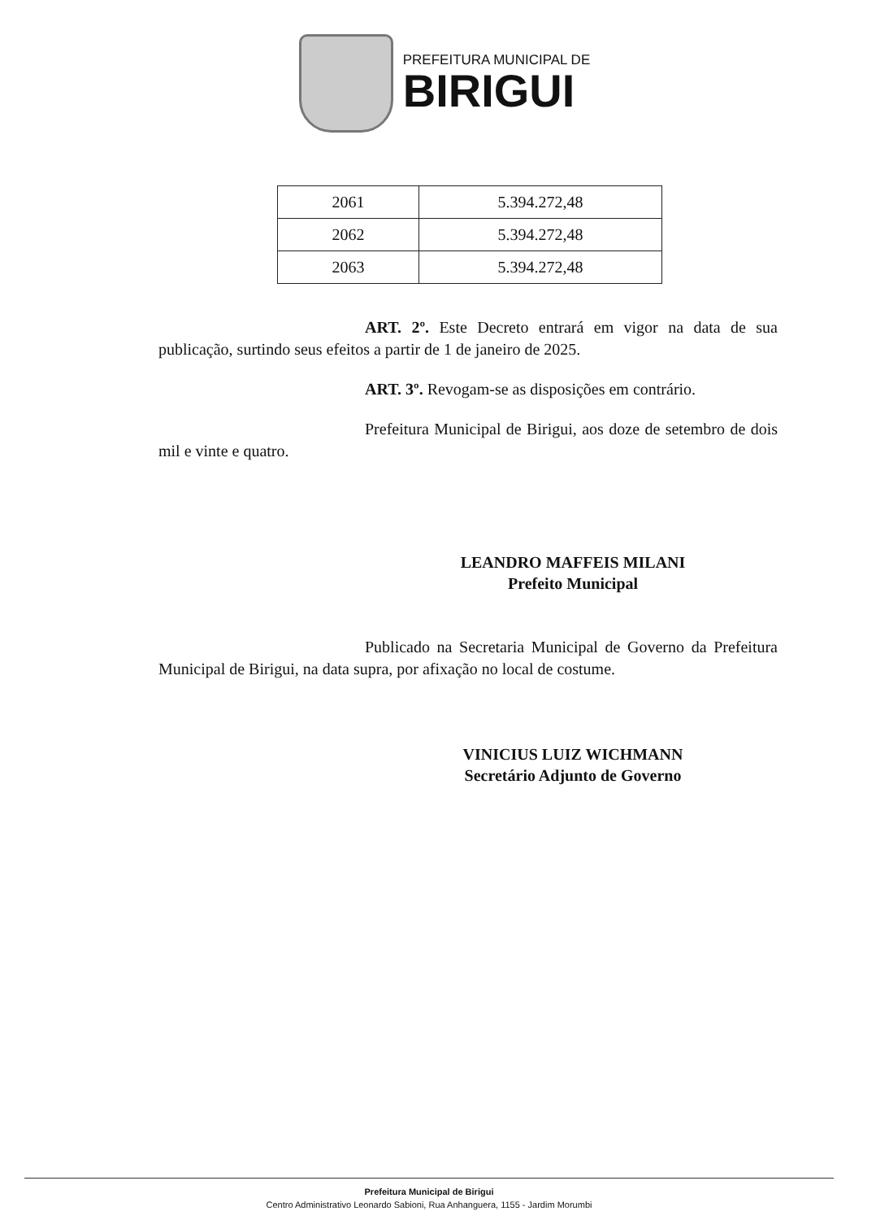PREFEITURA MUNICIPAL DE
BIRIGUI
| 2061 | 5.394.272,48 |
| 2062 | 5.394.272,48 |
| 2063 | 5.394.272,48 |
ART. 2º. Este Decreto entrará em vigor na data de sua publicação, surtindo seus efeitos a partir de 1 de janeiro de 2025.
ART. 3º. Revogam-se as disposições em contrário.
Prefeitura Municipal de Birigui, aos doze de setembro de dois mil e vinte e quatro.
LEANDRO MAFFEIS MILANI
Prefeito Municipal
Publicado na Secretaria Municipal de Governo da Prefeitura Municipal de Birigui, na data supra, por afixação no local de costume.
VINICIUS LUIZ WICHMANN
Secretário Adjunto de Governo
Prefeitura Municipal de Birigui
Centro Administrativo Leonardo Sabioni, Rua Anhanguera, 1155 - Jardim Morumbi